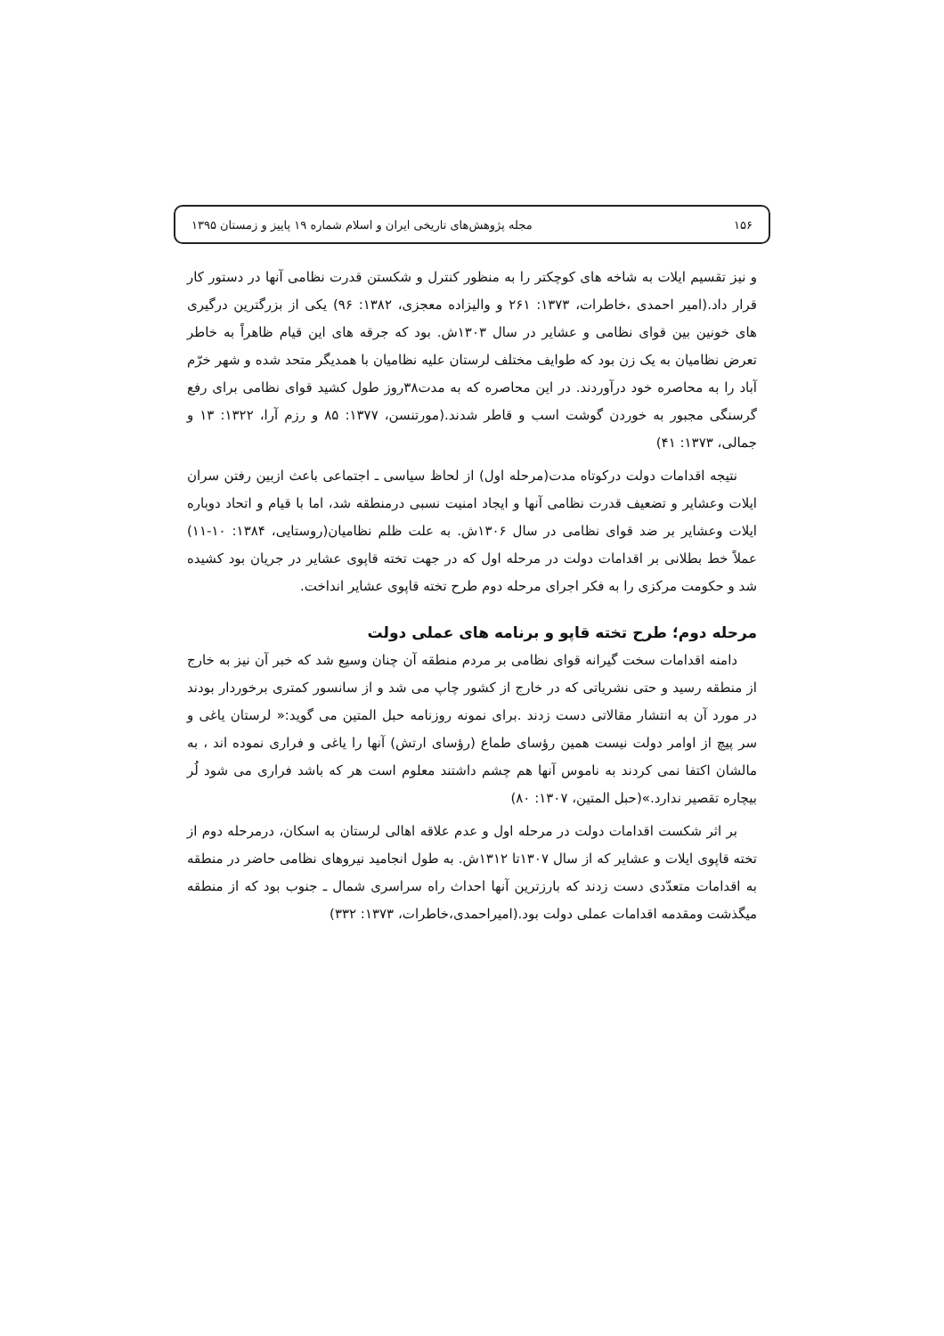۱۵۶ مجله پژوهش‌های تاریخی ایران و اسلام شماره ۱۹ پاییز و زمستان ۱۳۹۵
و نیز تقسیم ایلات به شاخه های کوچکتر را به منظور کنترل و شکستن قدرت نظامی آنها در دستور کار قرار داد.(امیر احمدی ،خاطرات، ۱۳۷۳: ۲۶۱ و والیزاده معجزی، ۱۳۸۲: ۹۶) یکی از بزرگترین درگیری های خونین بین قوای نظامی و عشایر در سال ۱۳۰۳ش. بود که جرقه های این قیام ظاهراً به خاطر تعرض نظامیان به یک زن بود که طوایف مختلف لرستان علیه نظامیان با همدیگر متحد شده و شهر خرّم آباد را به محاصره خود درآوردند. در این محاصره که به مدت۳۸روز طول کشید قوای نظامی برای رفع گرسنگی مجبور به خوردن گوشت اسب و قاطر شدند.(مورتنسن، ۱۳۷۷: ۸۵ و رزم آرا، ۱۳۲۲: ۱۳ و جمالی، ۱۳۷۳: ۴۱)
نتیجه اقدامات دولت درکوتاه مدت(مرحله اول) از لحاظ سیاسی ـ اجتماعی باعث ازبین رفتن سران ایلات وعشایر و تضعیف قدرت نظامی آنها و ایجاد امنیت نسبی درمنطقه شد، اما با قیام و اتحاد دوباره ایلات وعشایر بر ضد قوای نظامی در سال ۱۳۰۶ش. به علت ظلم نظامیان(روستایی، ۱۳۸۴: ۱۰-۱۱) عملاً خط بطلانی بر اقدامات دولت در مرحله اول که در جهت تخته قاپوی عشایر در جریان بود کشیده شد و حکومت مرکزی را به فکر اجرای مرحله دوم طرح تخته قاپوی عشایر انداخت.
مرحله دوم؛ طرح تخته قاپو و برنامه های عملی دولت
دامنه اقدامات سخت گیرانه قوای نظامی بر مردم منطقه آن چنان وسیع شد که خبر آن نیز به خارج از منطقه رسید و حتی نشریاتی که در خارج از کشور چاپ می شد و از سانسور کمتری برخوردار بودند در مورد آن به انتشار مقالاتی دست زدند .برای نمونه روزنامه حبل المتین می گوید:« لرستان یاغی و سر پیچ از اوامر دولت نیست همین رؤسای طماع (رؤسای ارتش) آنها را یاغی و فراری نموده اند ، به مالشان اکتفا نمی کردند به ناموس آنها هم چشم داشتند معلوم است هر که باشد فراری می شود لُر بیچاره تقصیر ندارد.»(حبل المتین، ۱۳۰۷: ۸۰)
بر اثر شکست اقدامات دولت در مرحله اول و عدم علاقه اهالی لرستان به اسکان، درمرحله دوم از تخته قاپوی ایلات و عشایر که از سال ۱۳۰۷تا ۱۳۱۲ش. به طول انجامید نیروهای نظامی حاضر در منطقه به اقدامات متعدّدی دست زدند که بارزترین آنها احداث راه سراسری شمال ـ جنوب بود که از منطقه میگذشت ومقدمه اقدامات عملی دولت بود.(امیراحمدی،خاطرات، ۱۳۷۳: ۳۳۲)